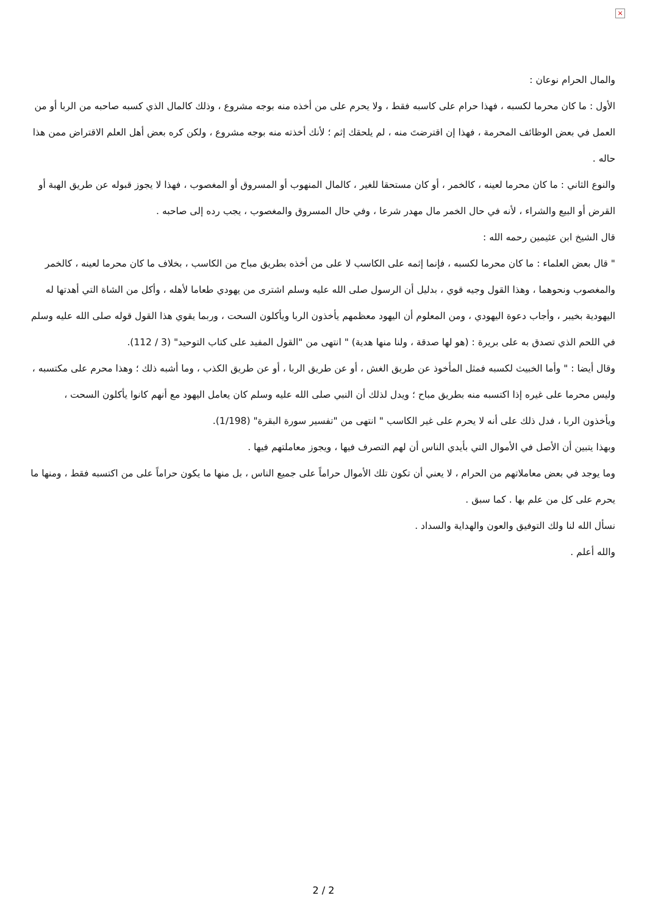×
والمال الحرام نوعان :
الأول : ما كان محرما لكسبه ، فهذا حرام على كاسبه فقط ، ولا يحرم على من أخذه منه بوجه مشروع ، وذلك كالمال الذي كسبه صاحبه من الربا أو من العمل في بعض الوظائف المحرمة ، فهذا إن اقترضتَ منه ، لم يلحقك إثم ؛ لأنك أخذته منه بوجه مشروع ، ولكن كره بعض أهل العلم الاقتراض ممن هذا حاله .
والنوع الثاني : ما كان محرما لعينه ، كالخمر ، أو كان مستحقا للغير ، كالمال المنهوب أو المسروق أو المغصوب ، فهذا لا يجوز قبوله عن طريق الهبة أو القرض أو البيع والشراء ، لأنه في حال الخمر مال مهدر شرعا ، وفي حال المسروق والمغصوب ، يجب رده إلى صاحبه .
قال الشيخ ابن عثيمين رحمه الله :
" قال بعض العلماء : ما كان محرما لكسبه ، فإنما إثمه على الكاسب لا على من أخذه بطريق مباح من الكاسب ، بخلاف ما كان محرما لعينه ، كالخمر والمغصوب ونحوهما ، وهذا القول وجيه قوي ، بدليل أن الرسول صلى الله عليه وسلم اشترى من يهودي طعاما لأهله ، وأكل من الشاة التي أهدتها له اليهودية بخيبر ، وأجاب دعوة اليهودي ، ومن المعلوم أن اليهود معظمهم يأخذون الربا ويأكلون السحت ، وربما يقوي هذا القول قوله صلى الله عليه وسلم في اللحم الذي تصدق به على بريرة : (هو لها صدقة ، ولنا منها هدية) " انتهى من "القول المفيد على كتاب التوحيد" (3 / 112).
وقال أيضا : " وأما الخبيث لكسبه فمثل المأخوذ عن طريق الغش ، أو عن طريق الربا ، أو عن طريق الكذب ، وما أشبه ذلك ؛ وهذا محرم على مكتسبه ، وليس محرما على غيره إذا اكتسبه منه بطريق مباح ؛ ويدل لذلك أن النبي صلى الله عليه وسلم كان يعامل اليهود مع أنهم كانوا يأكلون السحت ، ويأخذون الربا ، فدل ذلك على أنه لا يحرم على غير الكاسب " انتهى من "تفسير سورة البقرة" (1/198).
وبهذا يتبين أن الأصل في الأموال التي بأيدي الناس أن لهم التصرف فيها ، ويجوز معاملتهم فيها .
وما يوجد في بعض معاملاتهم من الحرام ، لا يعني أن تكون تلك الأموال حراماً على جميع الناس ، بل منها ما يكون حراماً على من اكتسبه فقط ، ومنها ما يحرم على كل من علم بها . كما سبق .
نسأل الله لنا ولك التوفيق والعون والهداية والسداد .
والله أعلم .
2 / 2